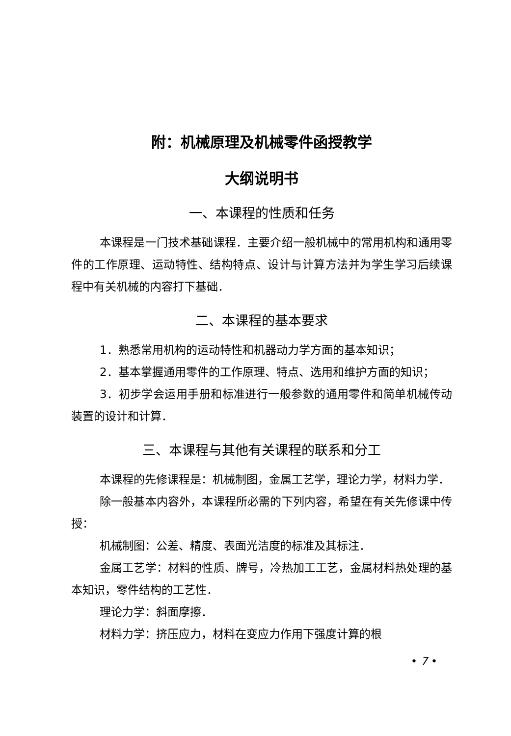附：机械原理及机械零件函授教学
大纲说明书
一、本课程的性质和任务
本课程是一门技术基础课程．主要介绍一般机械中的常用机构和通用零件的工作原理、运动特性、结构特点、设计与计算方法并为学生学习后续课程中有关机械的内容打下基础．
二、本课程的基本要求
1．熟悉常用机构的运动特性和机器动力学方面的基本知识；
2．基本掌握通用零件的工作原理、特点、选用和维护方面的知识；
3．初步学会运用手册和标准进行一般参数的通用零件和简单机械传动装置的设计和计算．
三、本课程与其他有关课程的联系和分工
本课程的先修课程是：机械制图，金属工艺学，理论力学，材料力学．
除一般基本内容外，本课程所必需的下列内容，希望在有关先修课中传授：
机械制图：公差、精度、表面光洁度的标准及其标注．
金属工艺学：材料的性质、牌号，冷热加工工艺，金属材料热处理的基本知识，零件结构的工艺性．
理论力学：斜面摩擦．
材料力学：挤压应力，材料在变应力作用下强度计算的根
• 7 •